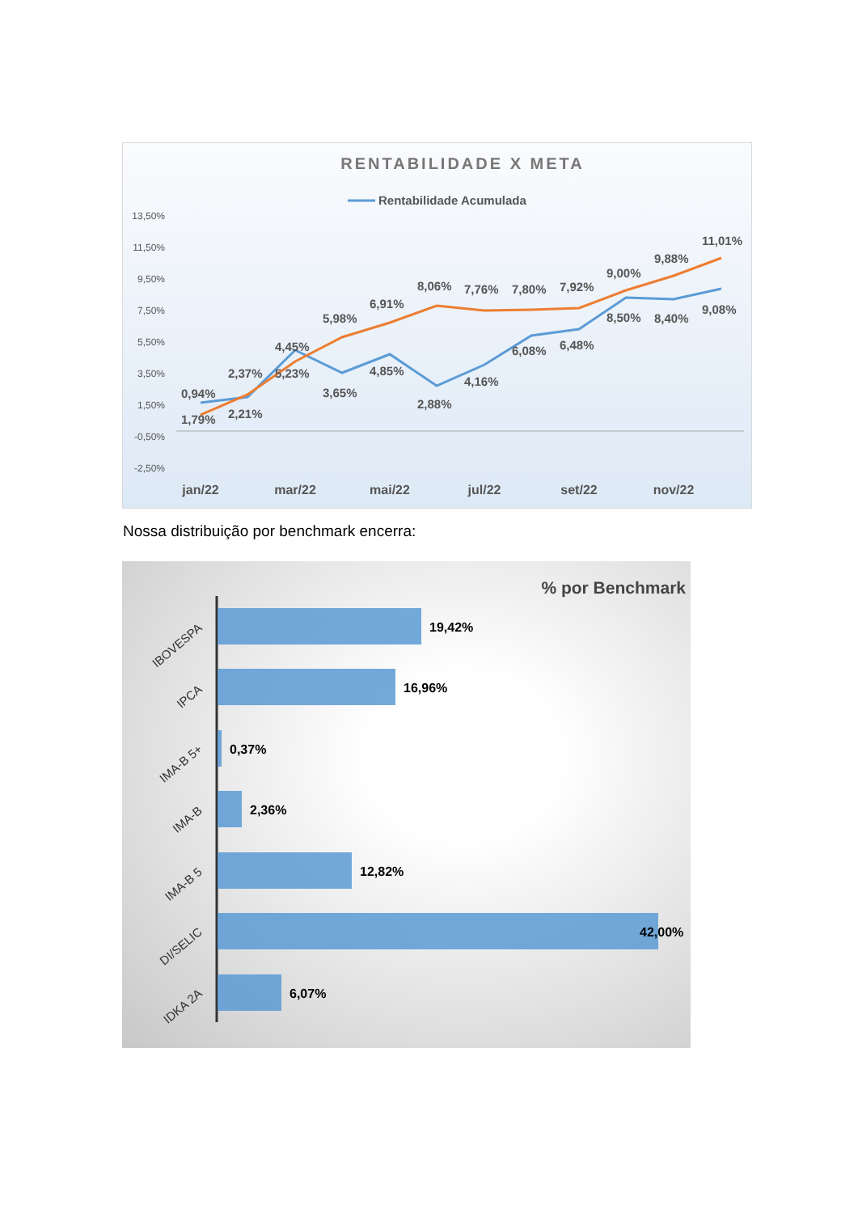RENTABILIDADE X META
Rentabilidade Acumulada
13,50%
11,50%
9,50%
7,50%
5,50%
3,50%
1,50%
-0,50%
-2,50%
0,94%
1,79%
2,37%
2,21%
4,45%
5,23%
5,98%
3,65%
6,91%
4,85%
8,06%
2,88%
7,76%
4,16%
7,80%
6,08%
7,92%
6,48%
9,00%
8,50%
9,88%
8,40%
11,01%
9,08%
jan/22
mar/22
mai/22
jul/22
set/22
nov/22
Nossa distribuição por benchmark encerra:
% por Benchmark
19,42%
16,96%
0,37%
2,36%
12,82%
42,00%
6,07%
IBOVESPA
IPCA
IMA-B 5+
IMA-B
IMA-B 5
DI/SELIC
IDKA 2A